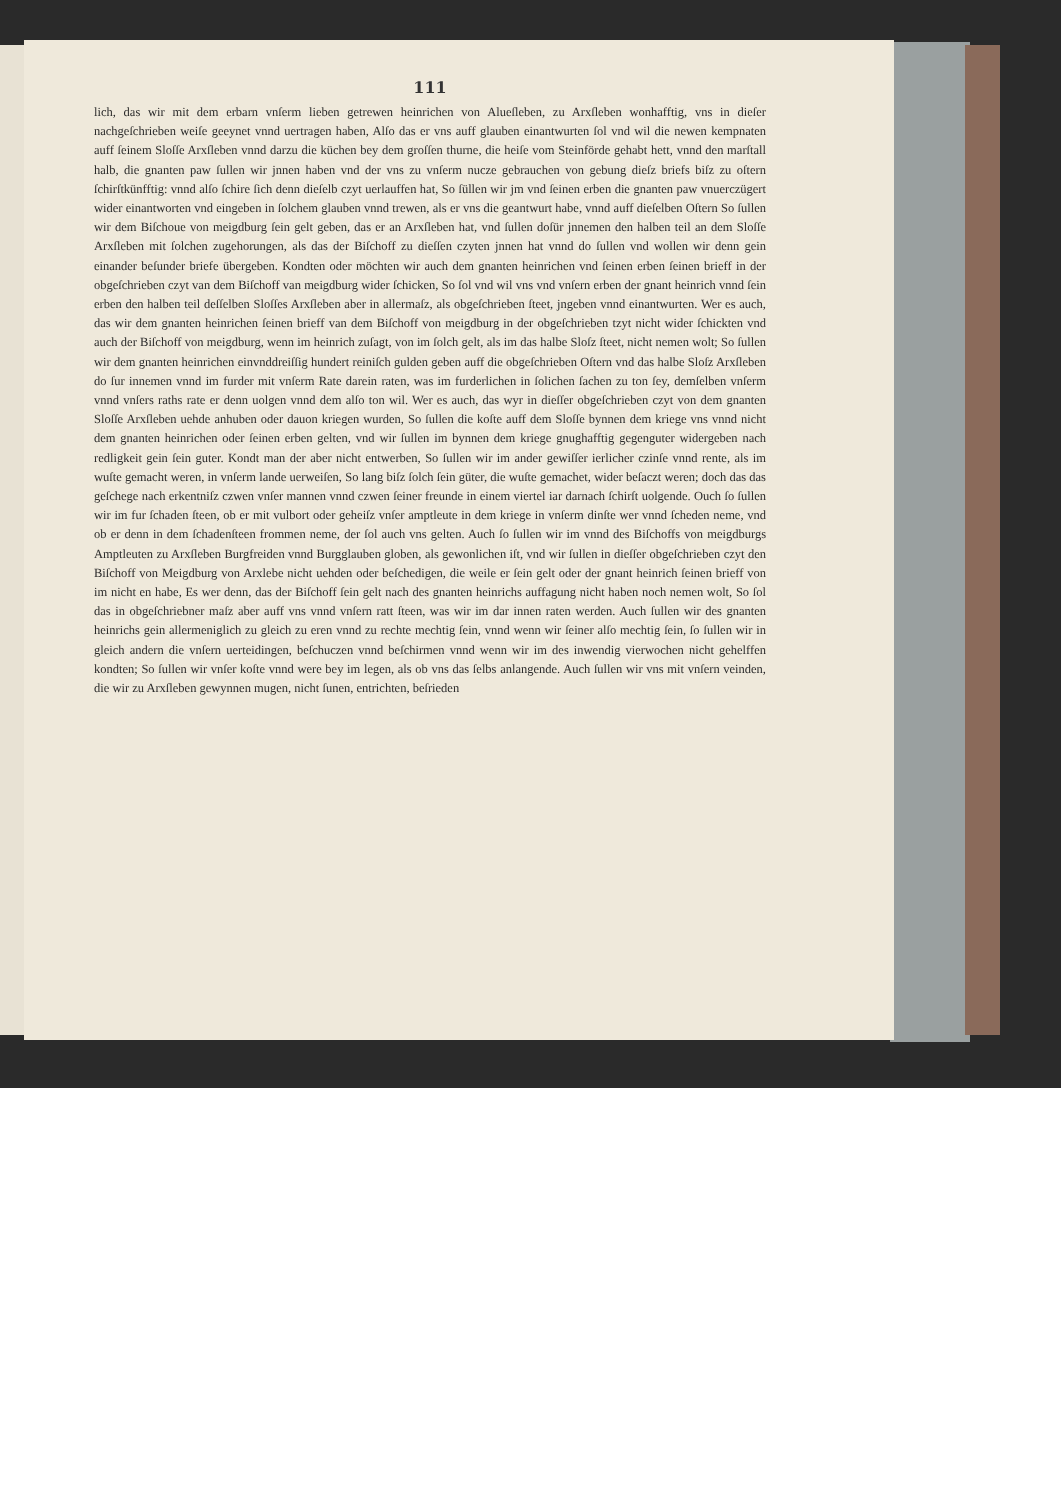111
lich, das wir mit dem erbarn vnſerm lieben getrewen heinrichen von Alueſleben, zu Arxſleben wonhafftig, vns in dieſer nachgeſchrieben weiſe geeynet vnnd uertragen haben, Alſo das er vns auff glauben einantwurten ſol vnd wil die newen kempnaten auff ſeinem Sloſſe Arxſleben vnnd darzu die küchen bey dem groſſen thurne, die heiſe vom Steinförde gehabt hett, vnnd den marſtall halb, die gnanten paw ſullen wir jnnen haben vnd der vns zu vnſerm nucze gebrauchen von gebung dieſz briefs biſz zu oſtern ſchirſtkünfftig: vnnd alſo ſchire ſich denn dieſelb czyt uerlauffen hat, So ſüllen wir jm vnd ſeinen erben die gnanten paw vnuerczügert wider einantworten vnd eingeben in ſolchem glauben vnnd trewen, als er vns die geantwurt habe, vnnd auff dieſelben Oſtern So ſullen wir dem Biſchoue von meigdburg ſein gelt geben, das er an Arxſleben hat, vnd ſullen doſür jnnemen den halben teil an dem Sloſſe Arxſleben mit ſolchen zugehorungen, als das der Biſchoff zu dieſſen czyten jnnen hat vnnd do ſullen vnd wollen wir denn gein einander beſunder briefe übergeben. Kondten oder möchten wir auch dem gnanten heinrichen vnd ſeinen erben ſeinen brieff in der obgeſchrieben czyt van dem Biſchoff van meigdburg wider ſchicken, So ſol vnd wil vns vnd vnſern erben der gnant heinrich vnnd ſein erben den halben teil deſſelben Sloſſes Arxſleben aber in allermaſz, als obgeſchrieben ſteet, jngeben vnnd einantwurten. Wer es auch, das wir dem gnanten heinrichen ſeinen brieff van dem Biſchoff von meigdburg in der obgeſchrieben tzyt nicht wider ſchickten vnd auch der Biſchoff von meigdburg, wenn im heinrich zuſagt, von im ſolch gelt, als im das halbe Sloſz ſteet, nicht nemen wolt; So ſullen wir dem gnanten heinrichen einvnddreiſſig hundert reiniſch gulden geben auff die obgeſchrieben Oſtern vnd das halbe Sloſz Arxſleben do ſur innemen vnnd im furder mit vnſerm Rate darein raten, was im furderlichen in ſolichen ſachen zu ton ſey, demſelben vnſerm vnnd vnſers raths rate er denn uolgen vnnd dem alſo ton wil. Wer es auch, das wyr in dieſſer obgeſchrieben czyt von dem gnanten Sloſſe Arxſleben uehde anhuben oder dauon kriegen wurden, So ſullen die koſte auff dem Sloſſe bynnen dem kriege vns vnnd nicht dem gnanten heinrichen oder ſeinen erben gelten, vnd wir ſullen im bynnen dem kriege gnughafftig gegenguter widergeben nach redligkeit gein ſein guter. Kondt man der aber nicht entwerben, So ſullen wir im ander gewiſſer ierlicher czinſe vnnd rente, als im wuſte gemacht weren, in vnſerm lande uerweiſen, So lang biſz ſolch ſein güter, die wuſte gemachet, wider beſaczt weren; doch das das geſchege nach erkentniſz czwen vnſer mannen vnnd czwen ſeiner freunde in einem viertel iar darnach ſchirſt uolgende. Ouch ſo ſullen wir im fur ſchaden ſteen, ob er mit vulbort oder geheiſz vnſer amptleute in dem kriege in vnſerm dinſte wer vnnd ſcheden neme, vnd ob er denn in dem ſchadenſteen frommen neme, der ſol auch vns gelten. Auch ſo ſullen wir im vnnd des Biſchoffs von meigdburgs Amptleuten zu Arxſleben Burgfreiden vnnd Burgglauben globen, als gewonlichen iſt, vnd wir ſullen in dieſſer obgeſchrieben czyt den Biſchoff von Meigdburg von Arxlebe nicht uehden oder beſchedigen, die weile er ſein gelt oder der gnant heinrich ſeinen brieff von im nicht en habe, Es wer denn, das der Biſchoff ſein gelt nach des gnanten heinrichs auffagung nicht haben noch nemen wolt, So ſol das in obgeſchriebner maſz aber auff vns vnnd vnſern ratt ſteen, was wir im dar innen raten werden. Auch ſullen wir des gnanten heinrichs gein allermeniglich zu gleich zu eren vnnd zu rechte mechtig ſein, vnnd wenn wir ſeiner alſo mechtig ſein, ſo ſullen wir in gleich andern die vnſern uerteidingen, beſchuczen vnnd beſchirmen vnnd wenn wir im des inwendig vierwochen nicht gehelffen kondten; So ſullen wir vnſer koſte vnnd were bey im legen, als ob vns das ſelbs anlangende. Auch ſullen wir vns mit vnſern veinden, die wir zu Arxſleben gewynnen mugen, nicht ſunen, entrichten, beſrieden